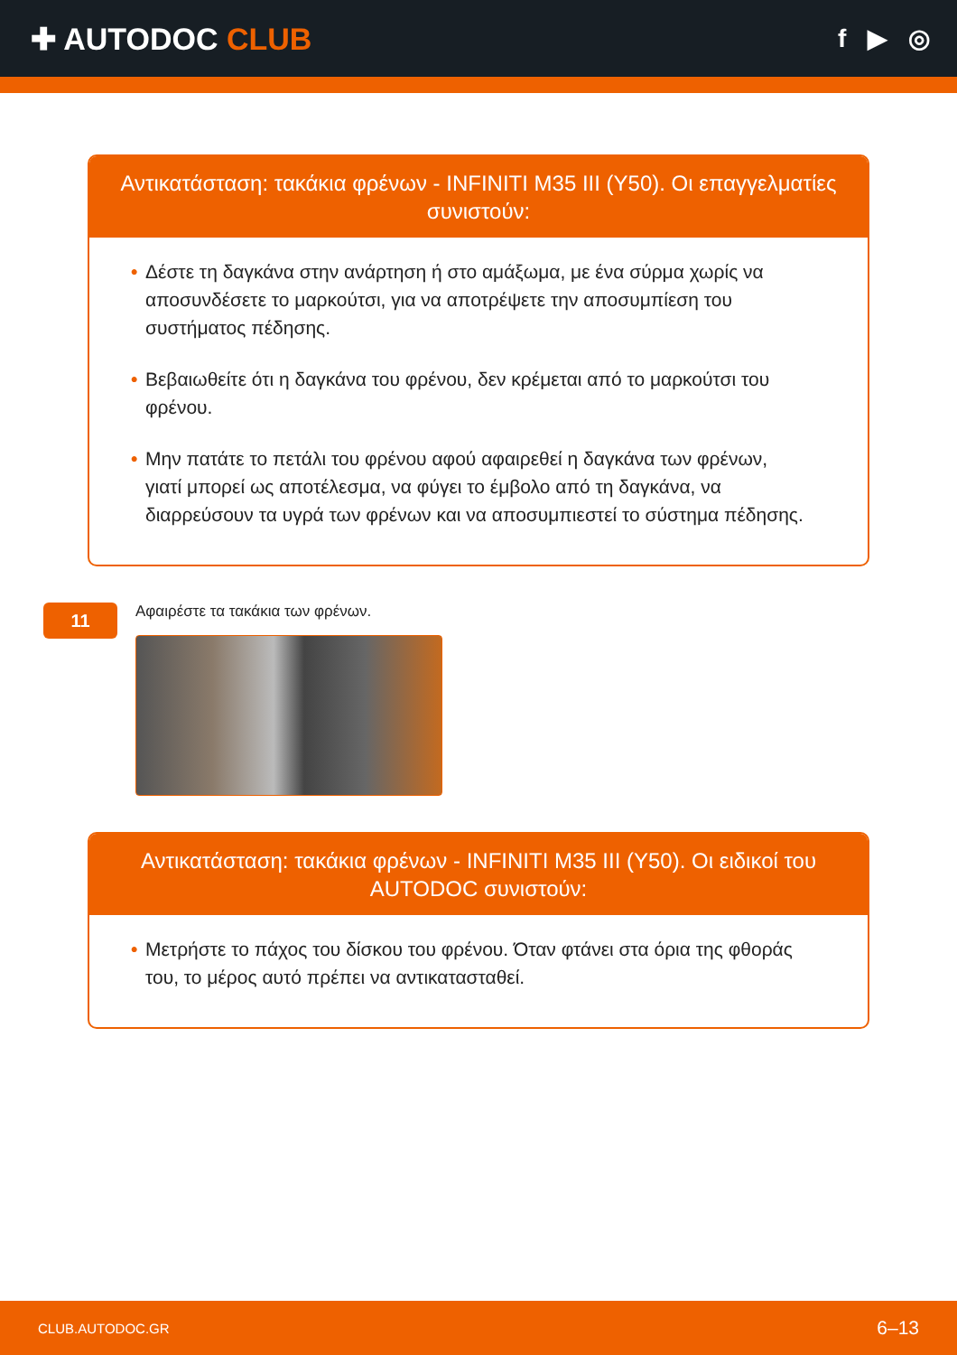✚ AUTODOC CLUB
f ▶ ◎
Αντικατάσταση: τακάκια φρένων - INFINITI M35 III (Y50). Οι επαγγελματίες συνιστούν:
• Δέστε τη δαγκάνα στην ανάρτηση ή στο αμάξωμα, με ένα σύρμα χωρίς να αποσυνδέσετε το μαρκούτσι, για να αποτρέψετε την αποσυμπίεση του συστήματος πέδησης.
• Βεβαιωθείτε ότι η δαγκάνα του φρένου, δεν κρέμεται από το μαρκούτσι του φρένου.
• Μην πατάτε το πετάλι του φρένου αφού αφαιρεθεί η δαγκάνα των φρένων, γιατί μπορεί ως αποτέλεσμα, να φύγει το έμβολο από τη δαγκάνα, να διαρρεύσουν τα υγρά των φρένων και να αποσυμπιεστεί το σύστημα πέδησης.
11
Αφαιρέστε τα τακάκια των φρένων.
Αντικατάσταση: τακάκια φρένων - INFINITI M35 III (Y50). Οι ειδικοί του AUTODOC συνιστούν:
• Μετρήστε το πάχος του δίσκου του φρένου. Όταν φτάνει στα όρια της φθοράς του, το μέρος αυτό πρέπει να αντικατασταθεί.
CLUB.AUTODOC.GR 6–13